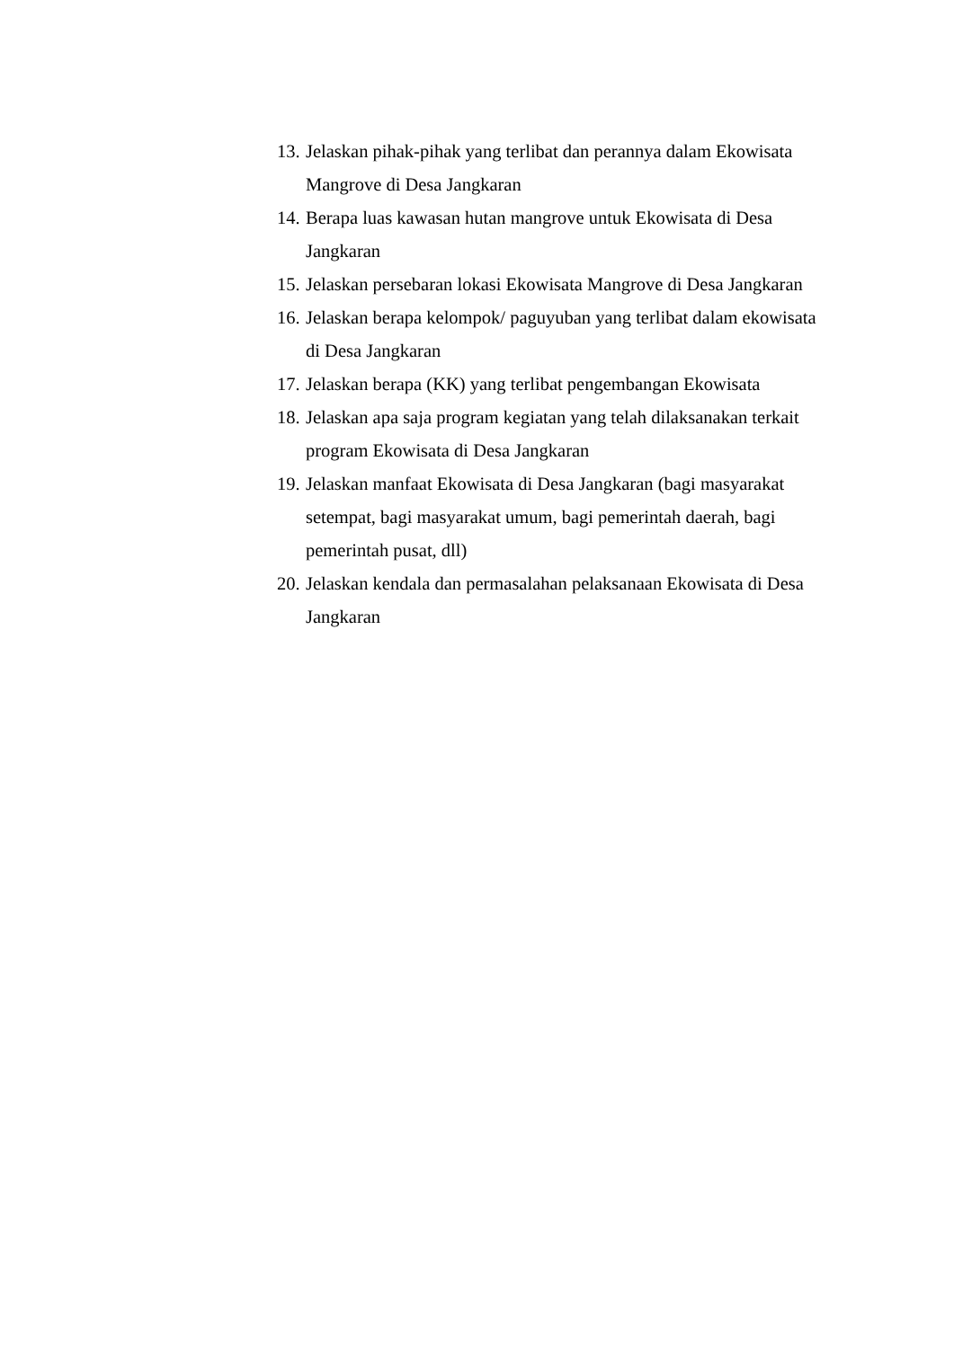13. Jelaskan pihak-pihak yang terlibat dan perannya dalam Ekowisata Mangrove di Desa Jangkaran
14. Berapa luas kawasan hutan mangrove untuk Ekowisata di Desa Jangkaran
15. Jelaskan persebaran lokasi Ekowisata Mangrove di Desa Jangkaran
16. Jelaskan berapa kelompok/ paguyuban yang terlibat dalam ekowisata di Desa Jangkaran
17. Jelaskan berapa (KK) yang terlibat pengembangan Ekowisata
18. Jelaskan apa saja program kegiatan yang telah dilaksanakan terkait program Ekowisata di Desa Jangkaran
19. Jelaskan manfaat Ekowisata di Desa Jangkaran (bagi masyarakat setempat, bagi masyarakat umum, bagi pemerintah daerah, bagi pemerintah pusat, dll)
20. Jelaskan kendala dan permasalahan pelaksanaan Ekowisata di Desa Jangkaran